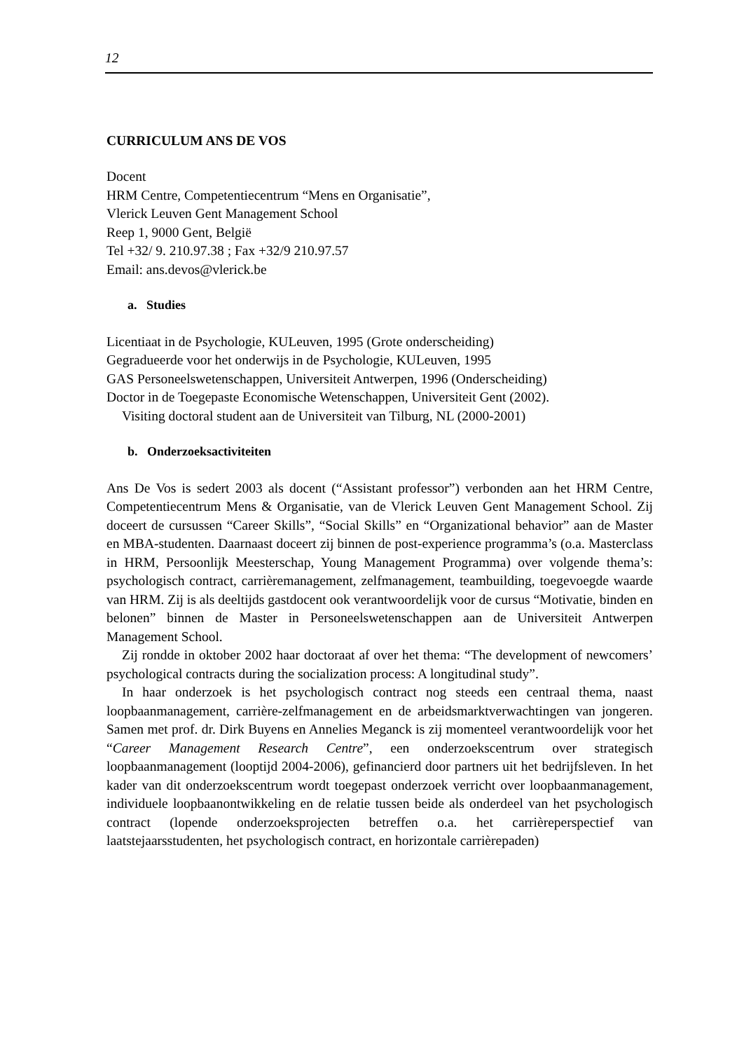12
CURRICULUM ANS DE VOS
Docent
HRM Centre, Competentiecentrum “Mens en Organisatie”,
Vlerick Leuven Gent Management School
Reep 1, 9000 Gent, België
Tel +32/ 9. 210.97.38 ; Fax +32/9 210.97.57
Email: ans.devos@vlerick.be
a. Studies
Licentiaat in de Psychologie, KULeuven, 1995 (Grote onderscheiding)
Gegradueerde voor het onderwijs in de Psychologie, KULeuven, 1995
GAS Personeelswetenschappen, Universiteit Antwerpen, 1996 (Onderscheiding)
Doctor in de Toegepaste Economische Wetenschappen, Universiteit Gent (2002).
Visiting doctoral student aan de Universiteit van Tilburg, NL (2000-2001)
b. Onderzoeksactiviteiten
Ans De Vos is sedert 2003 als docent (“Assistant professor”) verbonden aan het HRM Centre, Competentiecentrum Mens & Organisatie, van de Vlerick Leuven Gent Management School. Zij doceert de cursussen “Career Skills”, “Social Skills” en “Organizational behavior” aan de Master en MBA-studenten. Daarnaast doceert zij binnen de post-experience programma’s (o.a. Masterclass in HRM, Persoonlijk Meesterschap, Young Management Programma) over volgende thema’s: psychologisch contract, carrièremanagement, zelfmanagement, teambuilding, toegevoegde waarde van HRM. Zij is als deeltijds gastdocent ook verantwoordelijk voor de cursus “Motivatie, binden en belonen” binnen de Master in Personeelswetenschappen aan de Universiteit Antwerpen Management School.
Zij rondde in oktober 2002 haar doctoraat af over het thema: “The development of newcomers’ psychological contracts during the socialization process: A longitudinal study”.
In haar onderzoek is het psychologisch contract nog steeds een centraal thema, naast loopbaanmanagement, carrière-zelfmanagement en de arbeidsmarktverwachtingen van jongeren. Samen met prof. dr. Dirk Buyens en Annelies Meganck is zij momenteel verantwoordelijk voor het “Career Management Research Centre”, een onderzoekscentrum over strategisch loopbaanmanagement (looptijd 2004-2006), gefinancierd door partners uit het bedrijfsleven. In het kader van dit onderzoekscentrum wordt toegepast onderzoek verricht over loopbaanmanagement, individuele loopbaanontwikkeling en de relatie tussen beide als onderdeel van het psychologisch contract (lopende onderzoeksprojecten betreffen o.a. het carrièreperspectief van laatstejaarsstudenten, het psychologisch contract, en horizontale carrièrepaden)